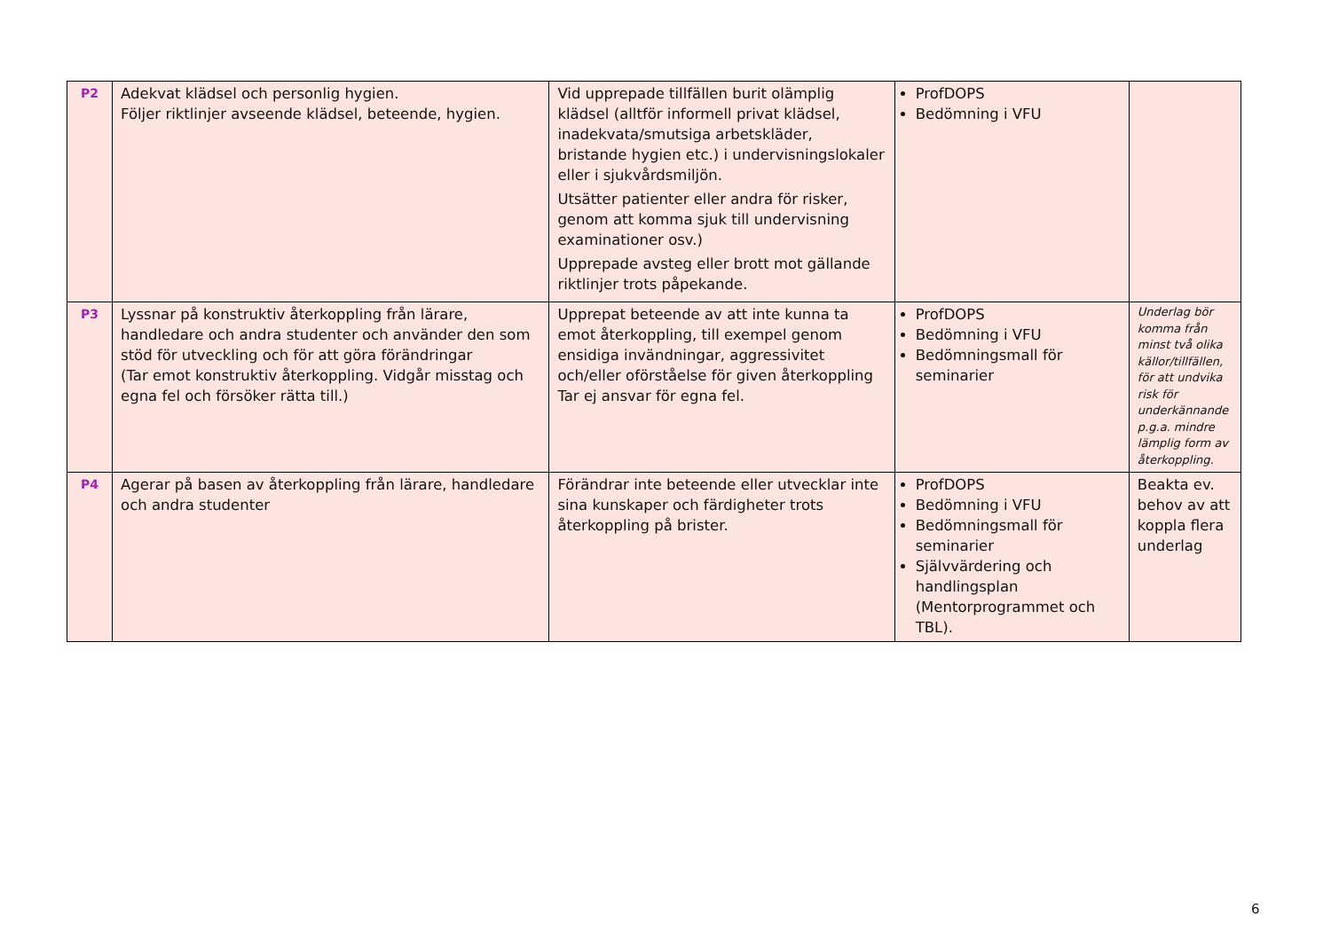| P2 | Adekvat klädsel och personlig hygien. Följer riktlinjer avseende klädsel, beteende, hygien. | Vid upprepade tillfällen burit olämplig klädsel (alltför informell privat klädsel, inadekvata/smutsiga arbetskläder, bristande hygien etc.) i undervisningslokaler eller i sjukvårdsmiljön. Utsätter patienter eller andra för risker, genom att komma sjuk till undervisning examinationer osv.) Upprepade avsteg eller brott mot gällande riktlinjer trots påpekande. | ProfDOPS Bedömning i VFU | |
| P3 | Lyssnar på konstruktiv återkoppling från lärare, handledare och andra studenter och använder den som stöd för utveckling och för att göra förändringar (Tar emot konstruktiv återkoppling. Vidgår misstag och egna fel och försöker rätta till.) | Upprepat beteende av att inte kunna ta emot återkoppling, till exempel genom ensidiga invändningar, aggressivitet och/eller oförståelse för given återkoppling Tar ej ansvar för egna fel. | ProfDOPS Bedömning i VFU Bedömningsmall för seminarier | Underlag bör komma från minst två olika källor/tillfällen, för att undvika risk för underkännande p.g.a. mindre lämplig form av återkoppling. |
| P4 | Agerar på basen av återkoppling från lärare, handledare och andra studenter | Förändrar inte beteende eller utvecklar inte sina kunskaper och färdigheter trots återkoppling på brister. | ProfDOPS Bedömning i VFU Bedömningsmall för seminarier Självvärdering och handlingsplan (Mentorprogrammet och TBL). | Beakta ev. behov av att koppla flera underlag |
6